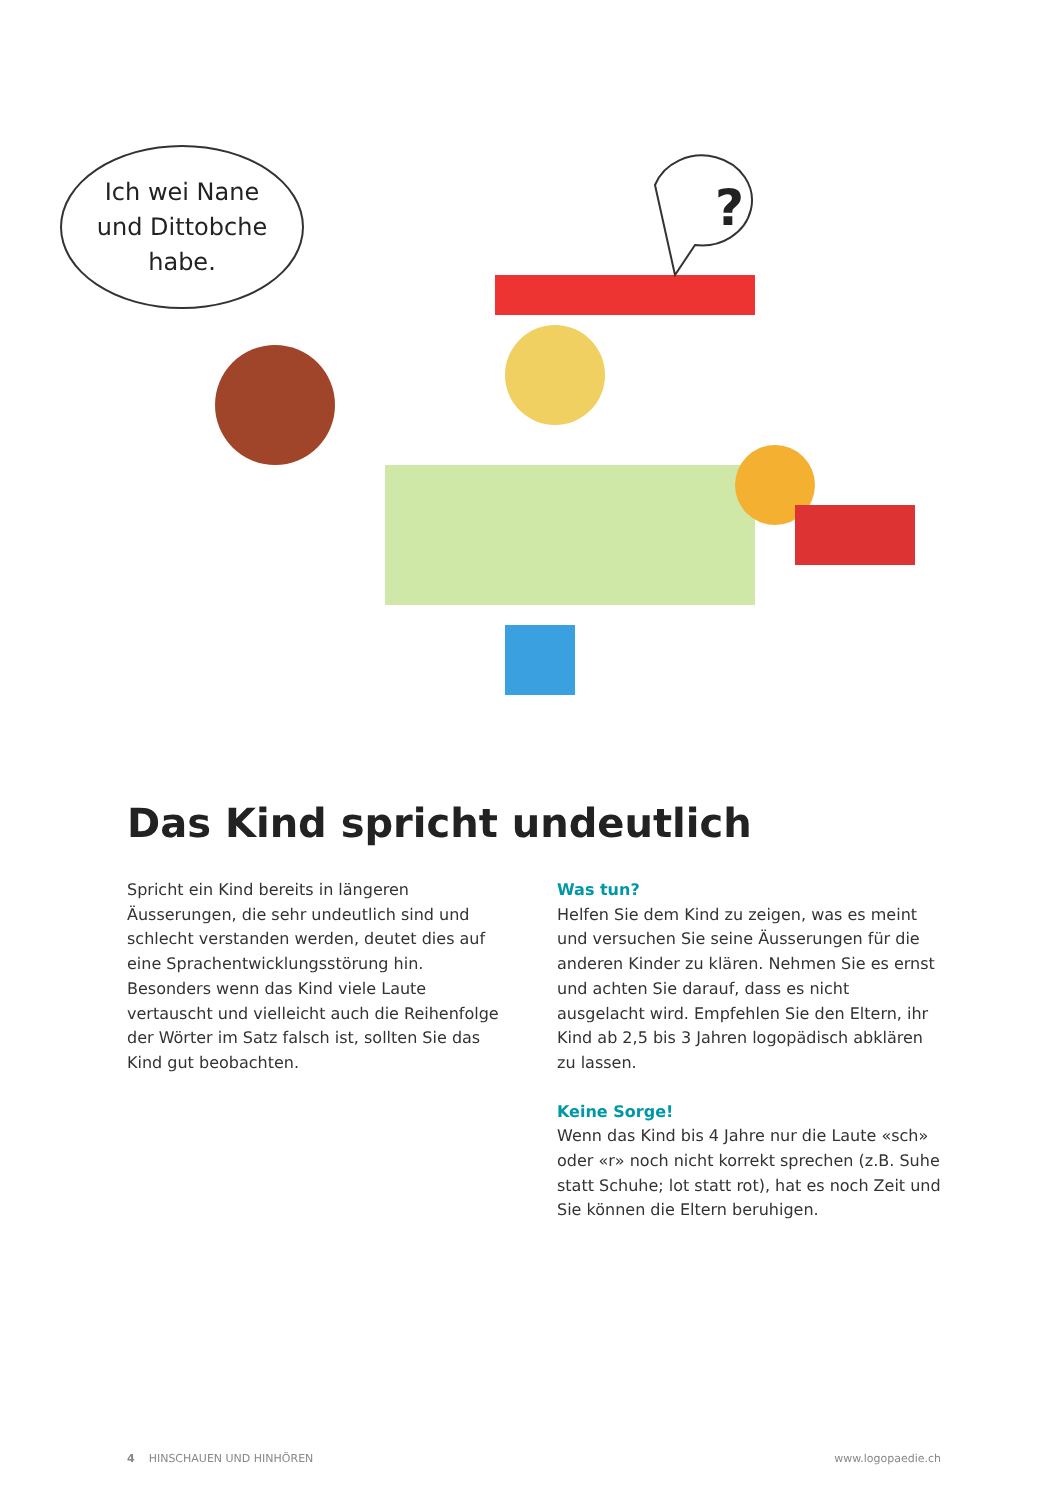?
Ich wei Nane
und Dittobche
habe.
Das Kind spricht undeutlich
Spricht ein Kind bereits in längeren Äusserungen, die sehr undeutlich sind und schlecht verstanden werden, deutet dies auf eine Sprachentwicklungs­störung hin. Besonders wenn das Kind viele Laute vertauscht und vielleicht auch die Reihenfolge der Wörter im Satz falsch ist, sollten Sie das Kind gut beobachten.
Was tun?
Helfen Sie dem Kind zu zeigen, was es meint und versuchen Sie seine Äusserungen für die anderen Kinder zu klären. Nehmen Sie es ernst und achten Sie darauf, dass es nicht ausgelacht wird. Empfehlen Sie den Eltern, ihr Kind ab 2,5 bis 3 Jahren logopädisch abklären zu lassen.
Keine Sorge!
Wenn das Kind bis 4 Jahre nur die Laute «sch» oder «r» noch nicht korrekt sprechen (z.B. Suhe statt Schuhe; lot statt rot), hat es noch Zeit und Sie können die Eltern beruhigen.
4 HINSCHAUEN UND HINHÖREN www.logopaedie.ch